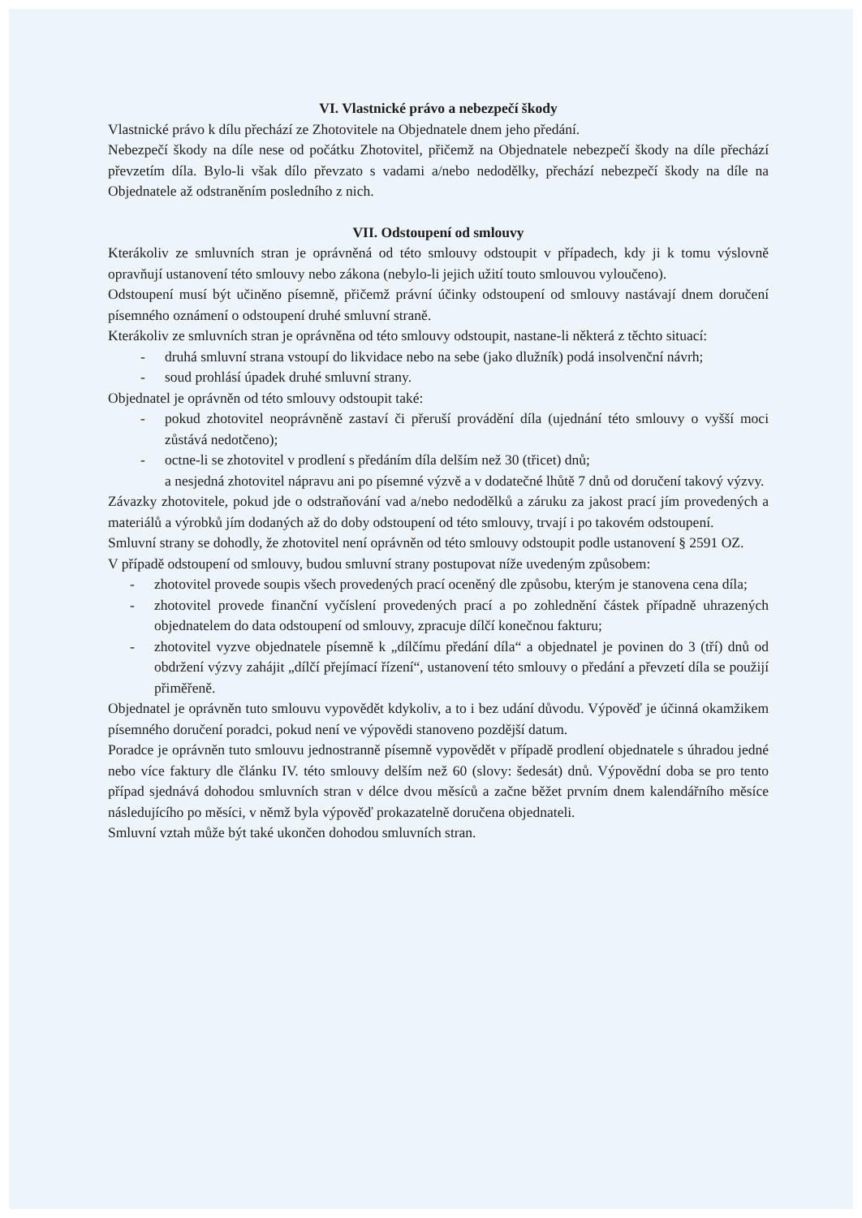VI. Vlastnické právo a nebezpečí škody
Vlastnické právo k dílu přechází ze Zhotovitele na Objednatele dnem jeho předání.
Nebezpečí škody na díle nese od počátku Zhotovitel, přičemž na Objednatele nebezpečí škody na díle přechází převzetím díla. Bylo-li však dílo převzato s vadami a/nebo nedodělky, přechází nebezpečí škody na díle na Objednatele až odstraněním posledního z nich.
VII. Odstoupení od smlouvy
Kterákoliv ze smluvních stran je oprávněná od této smlouvy odstoupit v případech, kdy ji k tomu výslovně opravňují ustanovení této smlouvy nebo zákona (nebylo-li jejich užití touto smlouvou vyloučeno).
Odstoupení musí být učiněno písemně, přičemž právní účinky odstoupení od smlouvy nastávají dnem doručení písemného oznámení o odstoupení druhé smluvní straně.
Kterákoliv ze smluvních stran je oprávněna od této smlouvy odstoupit, nastane-li některá z těchto situací:
- druhá smluvní strana vstoupí do likvidace nebo na sebe (jako dlužník) podá insolvenční návrh;
- soud prohlásí úpadek druhé smluvní strany.
Objednatel je oprávněn od této smlouvy odstoupit také:
- pokud zhotovitel neoprávněně zastaví či přeruší provádění díla (ujednání této smlouvy o vyšší moci zůstává nedotčeno);
- octne-li se zhotovitel v prodlení s předáním díla delším než 30 (třicet) dnů;
a nesjedná zhotovitel nápravu ani po písemné výzvě a v dodatečné lhůtě 7 dnů od doručení takový výzvy.
Závazky zhotovitele, pokud jde o odstraňování vad a/nebo nedodělků a záruku za jakost prací jím provedených a materiálů a výrobků jím dodaných až do doby odstoupení od této smlouvy, trvají i po takovém odstoupení.
Smluvní strany se dohodly, že zhotovitel není oprávněn od této smlouvy odstoupit podle ustanovení § 2591 OZ.
V případě odstoupení od smlouvy, budou smluvní strany postupovat níže uvedeným způsobem:
- zhotovitel provede soupis všech provedených prací oceněný dle způsobu, kterým je stanovena cena díla;
- zhotovitel provede finanční vyčíslení provedených prací a po zohlednění částek případně uhrazených objednatelem do data odstoupení od smlouvy, zpracuje dílčí konečnou fakturu;
- zhotovitel vyzve objednatele písemně k „dílčímu předání díla“ a objednatel je povinen do 3 (tří) dnů od obdržení výzvy zahájit „dílčí přejímací řízení“, ustanovení této smlouvy o předání a převzetí díla se použijí přiměřeně.
Objednatel je oprávněn tuto smlouvu vypovědět kdykoliv, a to i bez udání důvodu. Výpověď je účinná okamžikem písemného doručení poradci, pokud není ve výpovědi stanoveno pozdější datum.
Poradce je oprávněn tuto smlouvu jednostranně písemně vypovědět v případě prodlení objednatele s úhradou jedné nebo více faktury dle článku IV. této smlouvy delším než 60 (slovy: šedesát) dnů. Výpovědní doba se pro tento případ sjednává dohodou smluvních stran v délce dvou měsíců a začne běžet prvním dnem kalendářního měsíce následujícího po měsíci, v němž byla výpověď prokazatelně doručena objednateli.
Smluvní vztah může být také ukončen dohodou smluvních stran.